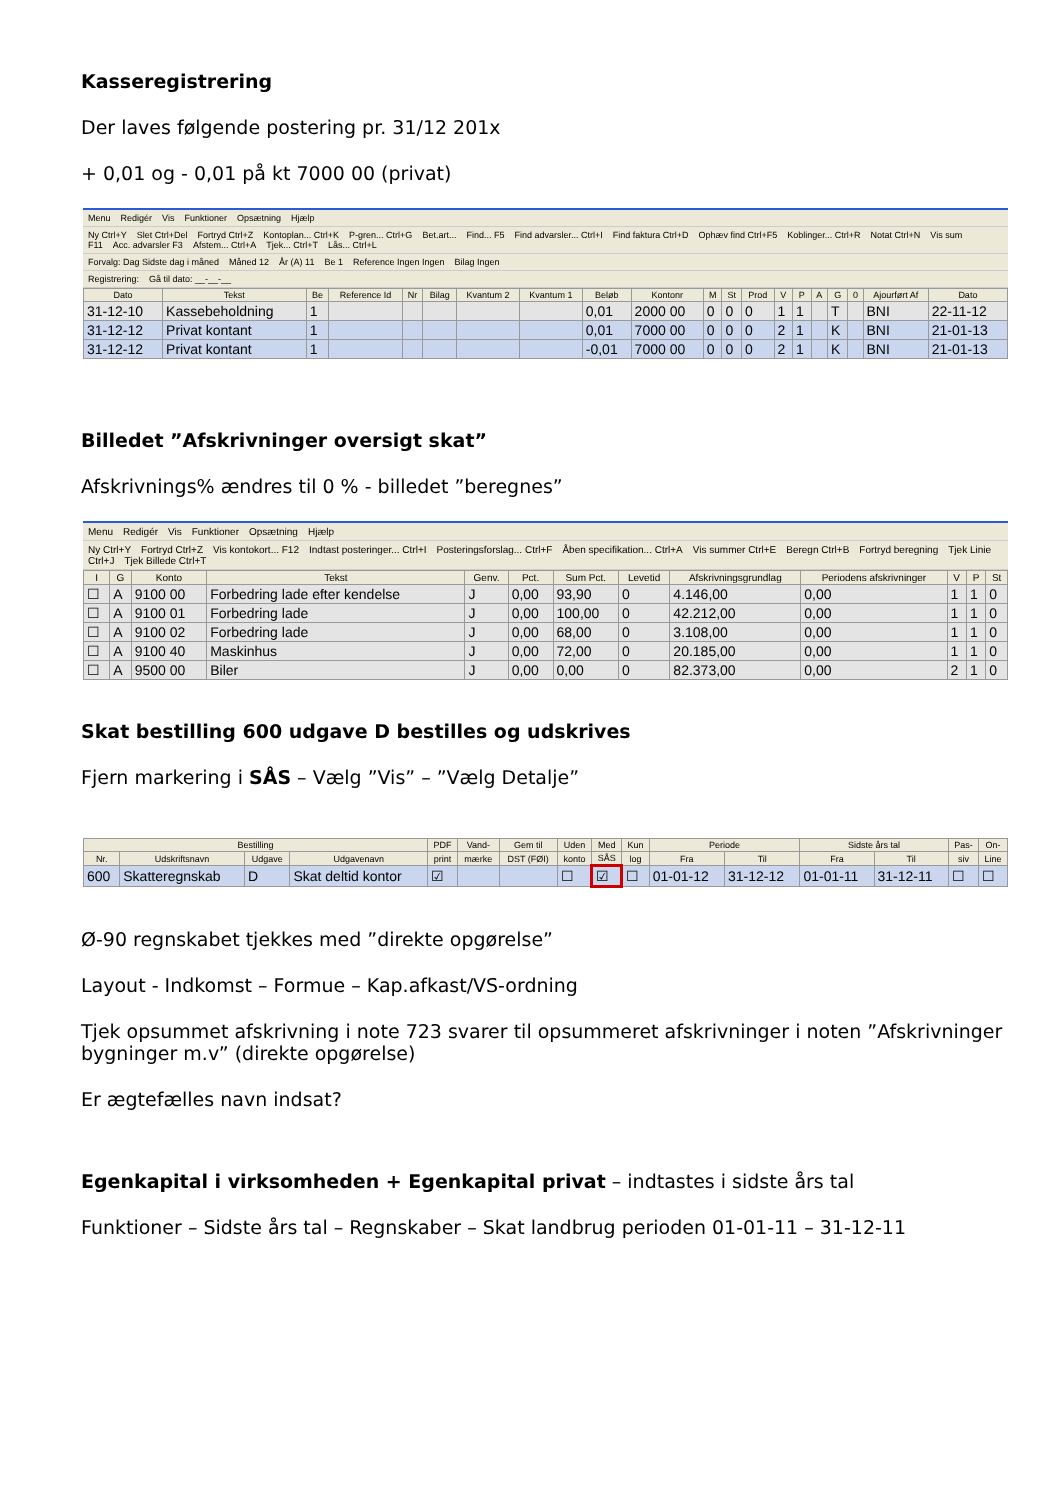Kasseregistrering
Der laves følgende postering pr. 31/12 201x
+ 0,01 og - 0,01 på kt 7000 00 (privat)
Menu Redigér Vis Funktioner Opsætning Hjælp
Ny Ctrl+Y Slet Ctrl+Del Fortryd Ctrl+Z Kontoplan... Ctrl+K P-gren... Ctrl+G Bet.art... Find... F5 Find advarsler... Ctrl+I Find faktura Ctrl+D Ophæv find Ctrl+F5 Koblinger... Ctrl+R Notat Ctrl+N Vis sum F11 Acc. advarsler F3 Afstem... Ctrl+A Tjek... Ctrl+T Lås... Ctrl+L
Forvalg: Dag Sidste dag i måned Måned 12 År (A) 11 Be 1 Reference Ingen Ingen Bilag Ingen
Registrering: Gå til dato: __-__-__
| Dato | Tekst | Be | Reference Id | Nr | Bilag | Kvantum 2 | Kvantum 1 | Beløb | Kontonr | M | St | Prod | V | P | A | G | 0 | Ajourført Af | Dato |
| --- | --- | --- | --- | --- | --- | --- | --- | --- | --- | --- | --- | --- | --- | --- | --- | --- | --- | --- | --- |
| 31-12-10 | Kassebeholdning | 1 | | | | | | 0,01 | 2000 00 | 0 | 0 | 0 | 1 | 1 | | T | | BNI | 22-11-12 |
| 31-12-12 | Privat kontant | 1 | | | | | | 0,01 | 7000 00 | 0 | 0 | 0 | 2 | 1 | | K | | BNI | 21-01-13 |
| 31-12-12 | Privat kontant | 1 | | | | | | -0,01 | 7000 00 | 0 | 0 | 0 | 2 | 1 | | K | | BNI | 21-01-13 |
Billedet ”Afskrivninger oversigt skat”
Afskrivnings% ændres til 0 % - billedet ”beregnes”
Menu Redigér Vis Funktioner Opsætning Hjælp
Ny Ctrl+Y Fortryd Ctrl+Z Vis kontokort... F12 Indtast posteringer... Ctrl+I Posteringsforslag... Ctrl+F Åben specifikation... Ctrl+A Vis summer Ctrl+E Beregn Ctrl+B Fortryd beregning Tjek Linie Ctrl+J Tjek Billede Ctrl+T
| I | G | Konto | Tekst | Genv. | Pct. | Sum Pct. | Levetid | Afskrivningsgrundlag | Periodens afskrivninger | V | P | St |
| --- | --- | --- | --- | --- | --- | --- | --- | --- | --- | --- | --- | --- |
| ☐ | A | 9100 00 | Forbedring lade efter kendelse | J | 0,00 | 93,90 | 0 | 4.146,00 | 0,00 | 1 | 1 | 0 |
| ☐ | A | 9100 01 | Forbedring lade | J | 0,00 | 100,00 | 0 | 42.212,00 | 0,00 | 1 | 1 | 0 |
| ☐ | A | 9100 02 | Forbedring lade | J | 0,00 | 68,00 | 0 | 3.108,00 | 0,00 | 1 | 1 | 0 |
| ☐ | A | 9100 40 | Maskinhus | J | 0,00 | 72,00 | 0 | 20.185,00 | 0,00 | 1 | 1 | 0 |
| ☐ | A | 9500 00 | Biler | J | 0,00 | 0,00 | 0 | 82.373,00 | 0,00 | 2 | 1 | 0 |
Skat bestilling 600 udgave D bestilles og udskrives
Fjern markering i SÅS – Vælg ”Vis” – ”Vælg Detalje”
| Bestilling | | | | PDF | Vand- | Gem til | Uden | Med | Kun | Periode | | Sidste års tal | | Pas- | On- |
| --- | --- | --- | --- | --- | --- | --- | --- | --- | --- | --- | --- | --- | --- | --- | --- |
| Nr. | Udskriftsnavn | Udgave | Udgavenavn | print | mærke | DST (FØI) | konto | SÅS | log | Fra | Til | Fra | Til | siv | Line |
| 600 | Skatteregnskab | D | Skat deltid kontor | ☑ | | | ☐ | ☑ | ☐ | 01-01-12 | 31-12-12 | 01-01-11 | 31-12-11 | ☐ | ☐ |
Ø-90 regnskabet tjekkes med ”direkte opgørelse”
Layout - Indkomst – Formue – Kap.afkast/VS-ordning
Tjek opsummet afskrivning i note 723 svarer til opsummeret afskrivninger i noten ”Afskrivninger bygninger m.v” (direkte opgørelse)
Er ægtefælles navn indsat?
Egenkapital i virksomheden + Egenkapital privat – indtastes i sidste års tal
Funktioner – Sidste års tal – Regnskaber – Skat landbrug perioden 01-01-11 – 31-12-11